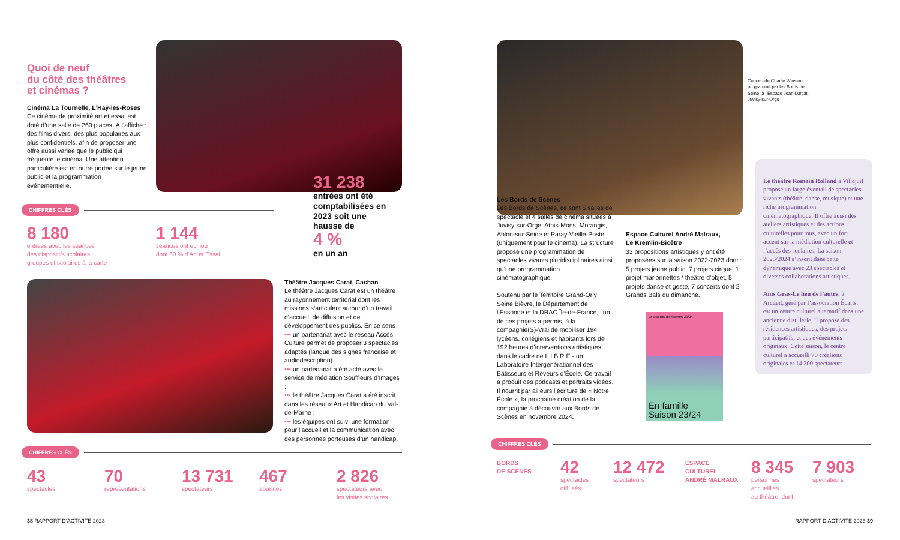Quoi de neuf
du côté des théâtres
et cinémas ?
Cinéma La Tournelle, L’Haÿ-les-Roses
Ce cinéma de proximité art et essai est doté d’une salle de 260 places. À l’affiche : des films divers, des plus populaires aux plus confidentiels, afin de proposer une offre aussi variée que le public qui fréquente le cinéma. Une attention particulière est en outre portée sur le jeune public et la programmation événementielle.
31 238
entrées ont été comptabilisées en 2023 soit une hausse de
4 %
en un an
CHIFFRES CLÉS
8 180
entrées avec les séances
des dispositifs scolaires,
groupes et scolaires à la carte
1 144
séances ont eu lieu
dont 60 % d’Art et Essai
Théâtre Jacques Carat, Cachan
Le théâtre Jacques Carat est un théâtre au rayonnement territorial dont les missions s’articulent autour d’un travail d’accueil, de diffusion et de développement des publics. En ce sens :
••• un partenariat avec le réseau Accès Culture permet de proposer 3 spectacles adaptés (langue des signes française et audiodescription) ;
••• un partenariat a été acté avec le service de médiation Souffleurs d’Images ;
••• le théâtre Jacques Carat a été inscrit dans les réseaux Art et Handicap du Val-de-Marne ;
••• les équipes ont suivi une formation pour l’accueil et la communication avec des personnes porteuses d’un handicap.
CHIFFRES CLÉS
43
spectacles
70
représentations
13 731
spectateurs
467
abonnés
2 826
spectateurs avec
les visites scolaires
38 RAPPORT D’ACTIVITÉ 2023
Concert de Charlie Winston programmé par les Bords de Seine, à l’Espace Jean-Lurçat, Juvisy-sur-Orge
Le théâtre Romain Rolland à Villejuif propose un large éventail de spectacles vivants (théâtre, danse, musique) et une riche programmation cinématographique. Il offre aussi des ateliers artistiques et des actions culturelles pour tous, avec un fort accent sur la médiation culturelle et l’accès des scolaires. La saison 2023/2024 s’inscrit dans cette dynamique avec 23 spectacles et diverses collaborations artistiques.
Anis Gras-Le lieu de l’autre, à Arcueil, géré par l’association Écarts, est un centre culturel alternatif dans une ancienne distillerie. Il propose des résidences artistiques, des projets participatifs, et des événements originaux. Cette saison, le centre culturel a accueilli 70 créations originales et 14 200 spectateurs
Les Bords de Scènes
Les Bords de Scènes, ce sont 5 salles de spectacle et 4 salles de cinéma situées à Juvisy-sur-Orge, Athis-Mons, Morangis, Ablon-sur-Seine et Paray-Vieille-Poste (uniquement pour le cinéma). La structure propose une programmation de spectacles vivants pluridisciplinaires ainsi qu’une programmation cinématographique.
Soutenu par le Territoire Grand-Orly Seine Bièvre, le Département de l’Essonne et la DRAC Île-de-France, l’un de ces projets a permis, à la compagnie(S)-Vrai de mobiliser 194 lycéens, collégiens et habitants lors de 192 heures d’interventions artistiques dans le cadre de L.I.B.R.E - un Laboratoire Intergénérationnel des Bâtisseurs et Rêveurs d’École. Ce travail a produit des podcasts et portraits vidéos. Il nourrit par ailleurs l’écriture de « Notre École », la prochaine création de la compagnie à découvrir aux Bords de Scènes en novembre 2024.
Espace Culturel André Malraux,
Le Kremlin-Bicêtre
33 propositions artistiques y ont été proposées sur la saison 2022-2023 dont : 5 projets jeune public, 7 projets cirque, 1 projet marionnettes / théâtre d’objet, 5 projets danse et geste, 7 concerts dont 2 Grands Bals du dimanche.
Les Bords de Scènes 23/24
En famille
Saison 23/24
CHIFFRES CLÉS
BORDS
DE SCÈNES
42
spectacles
diffusés
12 472
spectateurs
ESPACE
CULTUREL
ANDRÉ MALRAUX
8 345
personnes
accueillies
au théâtre, dont :
7 903
spectateurs
RAPPORT D’ACTIVITÉ 2023 39